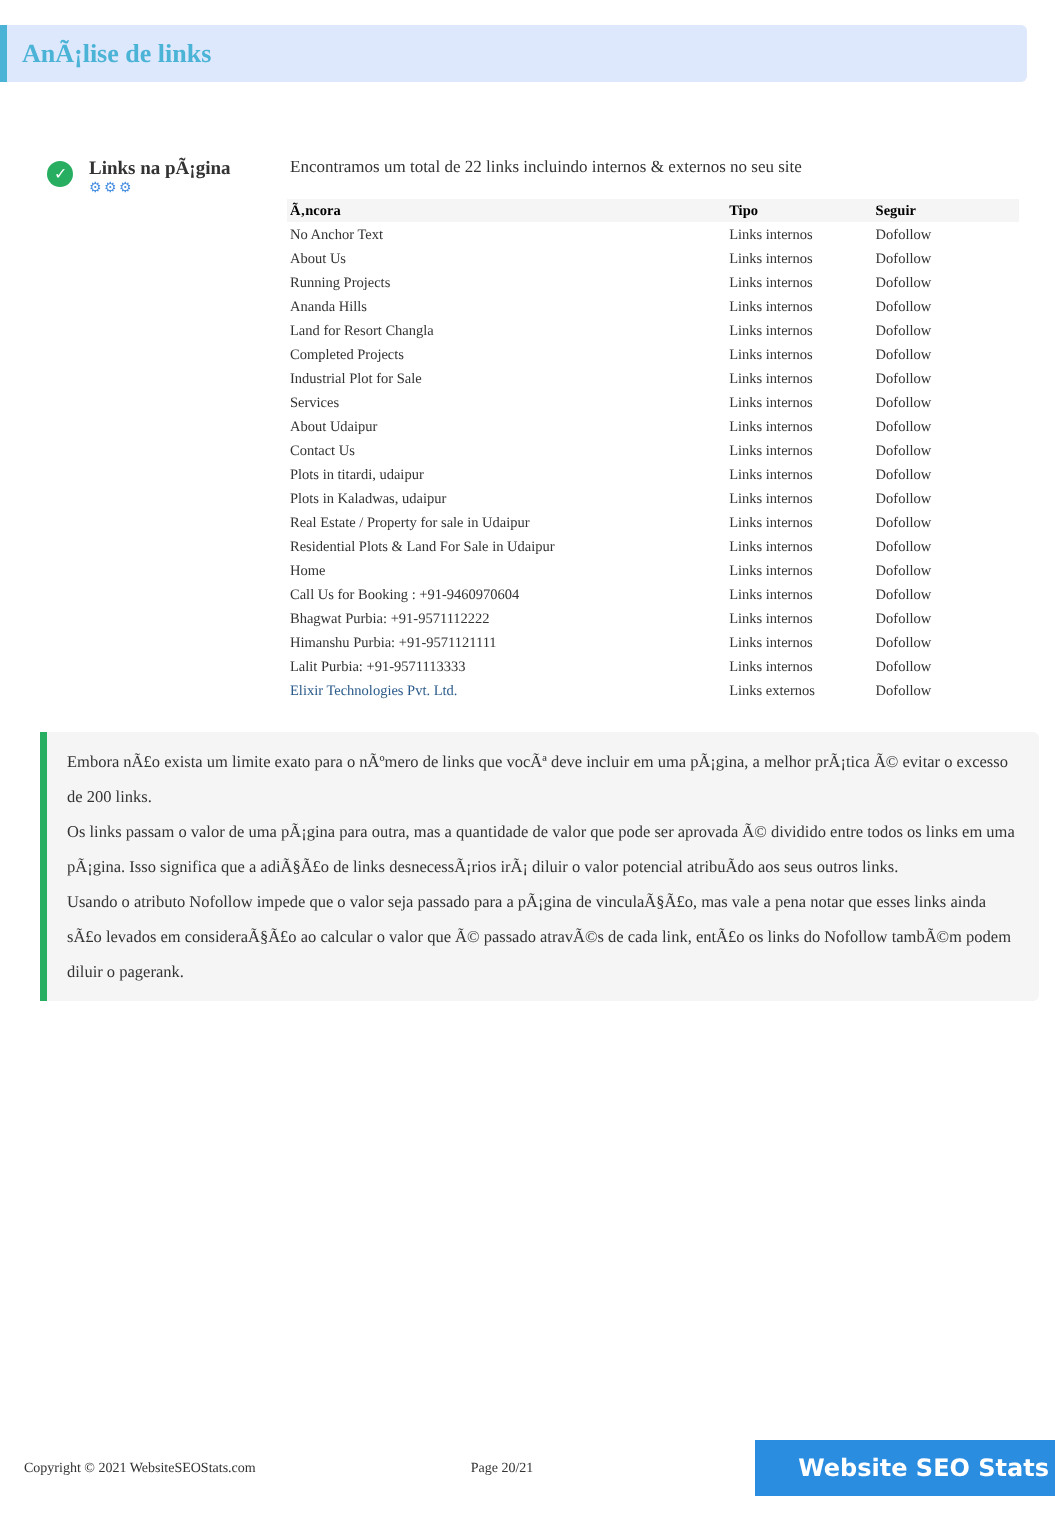AnÃ¡lise de links
✓
Links na pÃ¡gina
⚙⚙⚙
Encontramos um total de 22 links incluindo internos & externos no seu site
| Ã‚ncora | Tipo | Seguir |
| --- | --- | --- |
| No Anchor Text | Links internos | Dofollow |
| About Us | Links internos | Dofollow |
| Running Projects | Links internos | Dofollow |
| Ananda Hills | Links internos | Dofollow |
| Land for Resort Changla | Links internos | Dofollow |
| Completed Projects | Links internos | Dofollow |
| Industrial Plot for Sale | Links internos | Dofollow |
| Services | Links internos | Dofollow |
| About Udaipur | Links internos | Dofollow |
| Contact Us | Links internos | Dofollow |
| Plots in titardi, udaipur | Links internos | Dofollow |
| Plots in Kaladwas, udaipur | Links internos | Dofollow |
| Real Estate / Property for sale in Udaipur | Links internos | Dofollow |
| Residential Plots & Land For Sale in Udaipur | Links internos | Dofollow |
| Home | Links internos | Dofollow |
| Call Us for Booking : +91-9460970604 | Links internos | Dofollow |
| Bhagwat Purbia: +91-9571112222 | Links internos | Dofollow |
| Himanshu Purbia: +91-9571121111 | Links internos | Dofollow |
| Lalit Purbia: +91-9571113333 | Links internos | Dofollow |
| Elixir Technologies Pvt. Ltd. | Links externos | Dofollow |
Embora nÃ£o exista um limite exato para o nÃºmero de links que vocÃª deve incluir em uma pÃ¡gina, a melhor prÃ¡tica Ã© evitar o excesso de 200 links.
Os links passam o valor de uma pÃ¡gina para outra, mas a quantidade de valor que pode ser aprovada Ã© dividido entre todos os links em uma pÃ¡gina. Isso significa que a adiÃ§Ã£o de links desnecessÃ¡rios irÃ¡ diluir o valor potencial atribuÃdo aos seus outros links.
Usando o atributo Nofollow impede que o valor seja passado para a pÃ¡gina de vinculaÃ§Ã£o, mas vale a pena notar que esses links ainda sÃ£o levados em consideraÃ§Ã£o ao calcular o valor que Ã© passado atravÃ©s de cada link, entÃ£o os links do Nofollow tambÃ©m podem diluir o pagerank.
Copyright © 2021 WebsiteSEOStats.com Page 20/21
Website SEO Stats